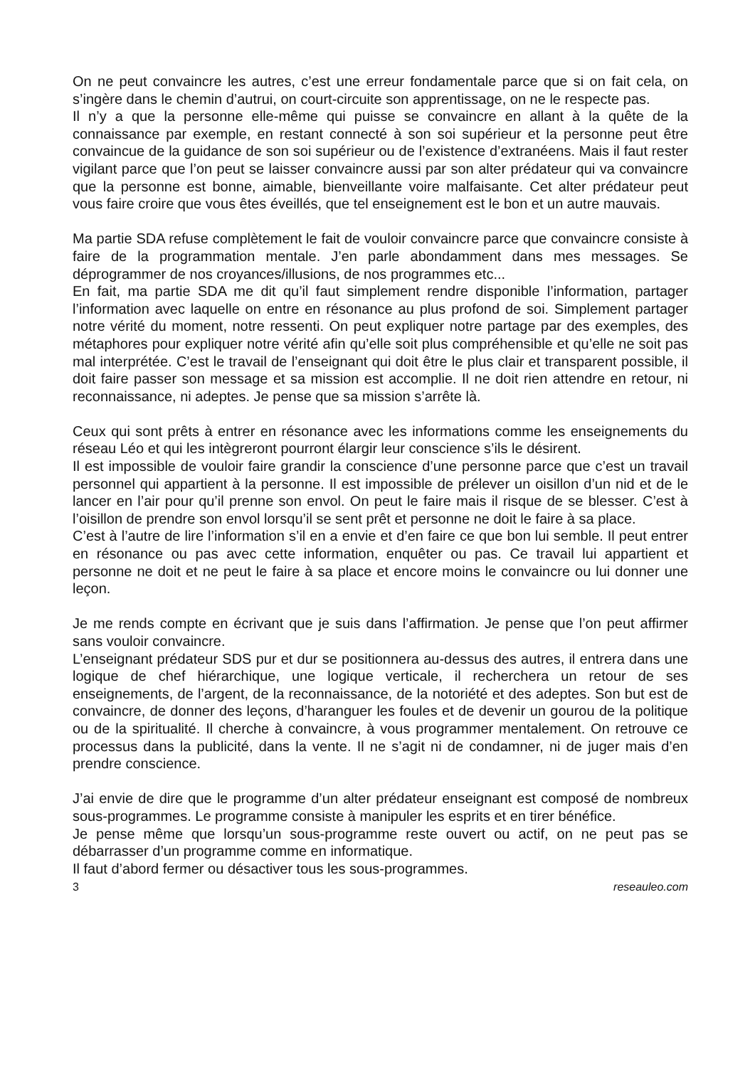On ne peut convaincre les autres, c’est une erreur fondamentale parce que si on fait cela, on s’ingère dans le chemin d’autrui, on court-circuite son apprentissage, on ne le respecte pas.
Il n’y a que la personne elle-même qui puisse se convaincre en allant à la quête de la connaissance par exemple, en restant connecté à son soi supérieur et la personne peut être convaincue de la guidance de son soi supérieur ou de l’existence d’extranéens. Mais il faut rester vigilant parce que l’on peut se laisser convaincre aussi par son alter prédateur qui va convaincre que la personne est bonne, aimable, bienveillante voire malfaisante. Cet alter prédateur peut vous faire croire que vous êtes éveillés, que tel enseignement est le bon et un autre mauvais.
Ma partie SDA refuse complètement le fait de vouloir convaincre parce que convaincre consiste à faire de la programmation mentale. J’en parle abondamment dans mes messages. Se déprogrammer de nos croyances/illusions, de nos programmes etc...
En fait, ma partie SDA me dit qu’il faut simplement rendre disponible l’information, partager l’information avec laquelle on entre en résonance au plus profond de soi. Simplement partager notre vérité du moment, notre ressenti. On peut expliquer notre partage par des exemples, des métaphores pour expliquer notre vérité afin qu’elle soit plus compréhensible et qu’elle ne soit pas mal interprétée. C’est le travail de l’enseignant qui doit être le plus clair et transparent possible, il doit faire passer son message et sa mission est accomplie. Il ne doit rien attendre en retour, ni reconnaissance, ni adeptes. Je pense que sa mission s’arrête là.
Ceux qui sont prêts à entrer en résonance avec les informations comme les enseignements du réseau Léo et qui les intègreront pourront élargir leur conscience s’ils le désirent.
Il est impossible de vouloir faire grandir la conscience d’une personne parce que c’est un travail personnel qui appartient à la personne. Il est impossible de prélever un oisillon d’un nid et de le lancer en l’air pour qu’il prenne son envol. On peut le faire mais il risque de se blesser. C’est à l’oisillon de prendre son envol lorsqu’il se sent prêt et personne ne doit le faire à sa place.
C’est à l’autre de lire l’information s’il en a envie et d’en faire ce que bon lui semble. Il peut entrer en résonance ou pas avec cette information, enquêter ou pas. Ce travail lui appartient et personne ne doit et ne peut le faire à sa place et encore moins le convaincre ou lui donner une leçon.
Je me rends compte en écrivant que je suis dans l’affirmation. Je pense que l’on peut affirmer sans vouloir convaincre.
L’enseignant prédateur SDS pur et dur se positionnera au-dessus des autres, il entrera dans une logique de chef hiérarchique, une logique verticale, il recherchera un retour de ses enseignements, de l’argent, de la reconnaissance, de la notoriété et des adeptes. Son but est de convaincre, de donner des leçons, d’haranguer les foules et de devenir un gourou de la politique ou de la spiritualité. Il cherche à convaincre, à vous programmer mentalement. On retrouve ce processus dans la publicité, dans la vente. Il ne s’agit ni de condamner, ni de juger mais d’en prendre conscience.
J’ai envie de dire que le programme d’un alter prédateur enseignant est composé de nombreux sous-programmes. Le programme consiste à manipuler les esprits et en tirer bénéfice.
Je pense même que lorsqu’un sous-programme reste ouvert ou actif, on ne peut pas se débarrasser d’un programme comme en informatique.
Il faut d’abord fermer ou désactiver tous les sous-programmes.
3 reseauleo.com